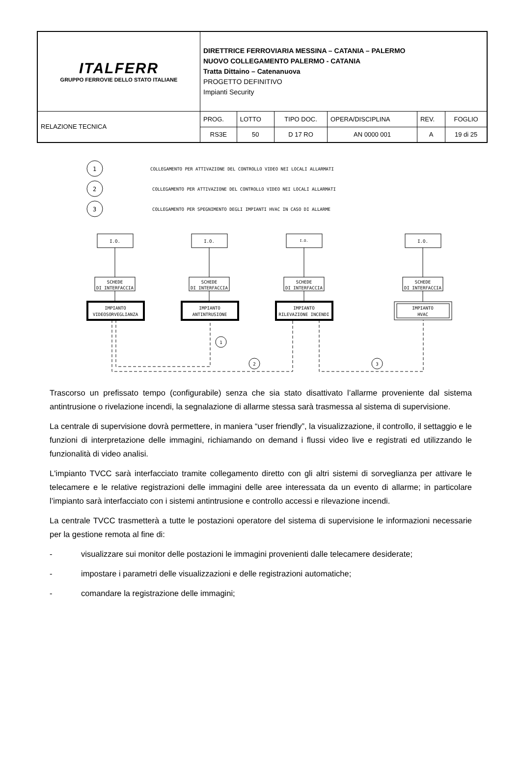| ITALFERR GRUPPO FERROVIE DELLO STATO ITALIANE | DIRETTRICE FERROVIARIA MESSINA – CATANIA – PALERMO NUOVO COLLEGAMENTO PALERMO - CATANIA Tratta Dittaino – Catenanuova PROGETTO DEFINITIVO Impianti Security | | | | | |
| RELAZIONE TECNICA | PROG. | LOTTO | TIPO DOC. | OPERA/DISCIPLINA | REV. | FOGLIO |
| | RS3E | 50 | D 17 RO | AN 0000 001 | A | 19 di 25 |
1
2
3
COLLEGAMENTO PER ATTIVAZIONE DEL CONTROLLO VIDEO NEI LOCALI ALLARMATI
COLLEGAMENTO PER ATTIVAZIONE DEL CONTROLLO VIDEO NEI LOCALI ALLARMATI
COLLEGAMENTO PER SPEGNIMENTO DEGLI IMPIANTI HVAC IN CASO DI ALLARME
I.O.
I.O.
I.O.
I.O.
SCHEDE
DI INTERFACCIA
SCHEDE
DI INTERFACCIA
SCHEDE
DI INTERFACCIA
SCHEDE
DI INTERFACCIA
IMPIANTO
VIDEOSORVEGLIANZA
IMPIANTO
ANTINTRUSIONE
IMPIANTO
RILEVAZIONE INCENDI
IMPIANTO
HVAC
1
2
3
Trascorso un prefissato tempo (configurabile) senza che sia stato disattivato l’allarme proveniente dal sistema antintrusione o rivelazione incendi, la segnalazione di allarme stessa sarà trasmessa al sistema di supervisione.
La centrale di supervisione dovrà permettere, in maniera “user friendly”, la visualizzazione, il controllo, il settaggio e le funzioni di interpretazione delle immagini, richiamando on demand i flussi video live e registrati ed utilizzando le funzionalità di video analisi.
L'impianto TVCC sarà interfacciato tramite collegamento diretto con gli altri sistemi di sorveglianza per attivare le telecamere e le relative registrazioni delle immagini delle aree interessata da un evento di allarme; in particolare l’impianto sarà interfacciato con i sistemi antintrusione e controllo accessi e rilevazione incendi.
La centrale TVCC trasmetterà a tutte le postazioni operatore del sistema di supervisione le informazioni necessarie per la gestione remota al fine di:
- visualizzare sui monitor delle postazioni le immagini provenienti dalle telecamere desiderate;
- impostare i parametri delle visualizzazioni e delle registrazioni automatiche;
- comandare la registrazione delle immagini;